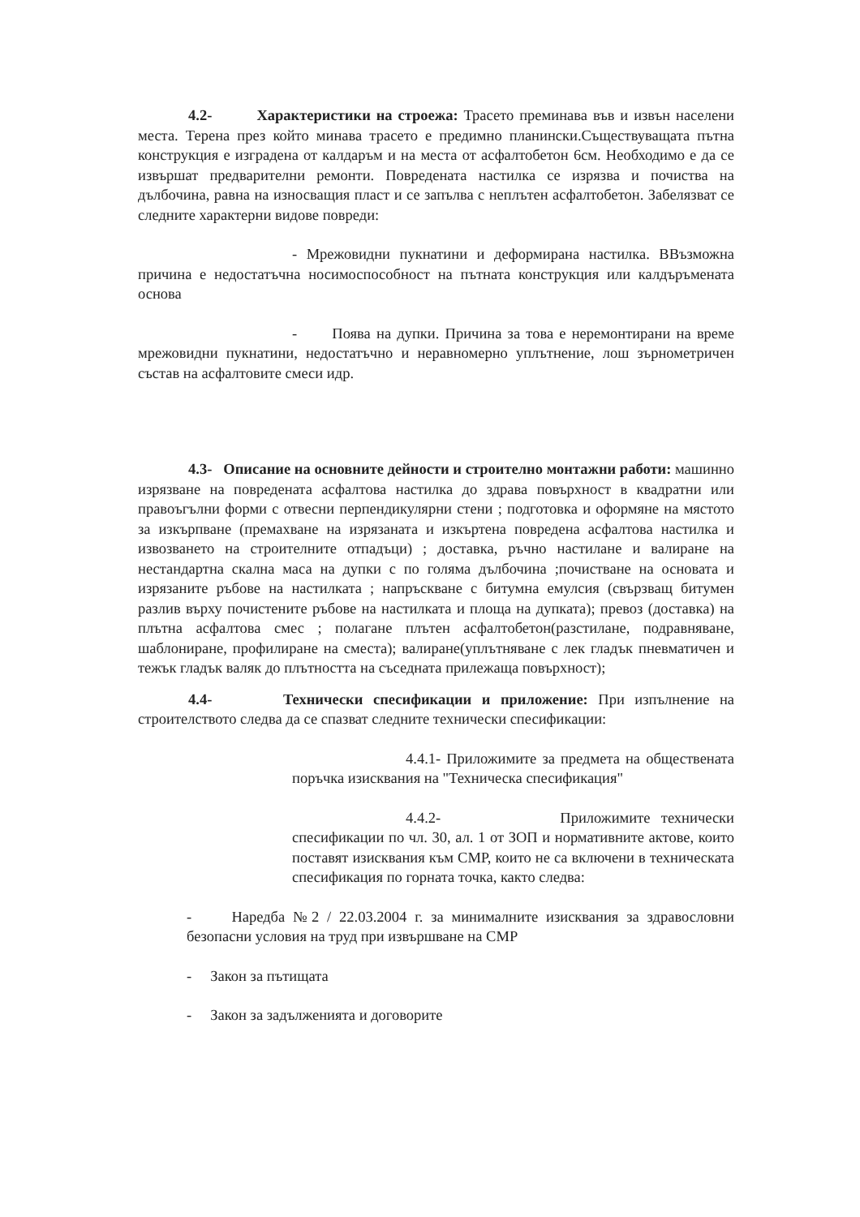4.2- Характеристики на строежа: Трасето преминава във и извън населени места. Терена през който минава трасето е предимно планински.Съществуващата пътна конструкция е изградена от калдаръм и на места от асфалтобетон 6см. Необходимо е да се извършат предварителни ремонти. Повредената настилка се изрязва и почиства на дълбочина, равна на износващия пласт и се запълва с неплътен асфалтобетон. Забелязват се следните характерни видове повреди:
- Мрежовидни пукнатини и деформирана настилка. ВВъзможна причина е недостатъчна носимоспособност на пътната конструкция или калдъръмената основа
- Поява на дупки. Причина за това е неремонтирани на време мрежовидни пукнатини, недостатъчно и неравномерно уплътнение, лош зърнометричен състав на асфалтовите смеси идр.
4.3- Описание на основните дейности и строително монтажни работи: машинно изрязване на повредената асфалтова настилка до здрава повърхност в квадратни или правоъгълни форми с отвесни перпендикулярни стени ; подготовка и оформяне на мястото за изкърпване (премахване на изрязаната и изкъртена повредена асфалтова настилка и извозването на строителните отпадъци) ; доставка, ръчно настилане и валиране на нестандартна скална маса на дупки с по голяма дълбочина ;почистване на основата и изрязаните ръбове на настилката ; напръскване с битумна емулсия (свързващ битумен разлив върху почистените ръбове на настилката и площа на дупката); превоз (доставка) на плътна асфалтова смес ; полагане плътен асфалтобетон(разстилане, подравняване, шаблониране, профилиране на сместа); валиране(уплътняване с лек гладък пневматичен и тежък гладък валяк до плътността на съседната прилежаща повърхност);
4.4- Технически спесификации и приложение: При изпълнение на строителството следва да се спазват следните технически спесификации:
4.4.1- Приложимите за предмета на обществената поръчка изисквания на "Техническа спесификация"
4.4.2- Приложимите технически спесификации по чл. 30, ал. 1 от ЗОП и нормативните актове, които поставят изисквания към СМР, които не са включени в техническата спесификация по горната точка, както следва:
- Наредба №2 / 22.03.2004 г. за минималните изисквания за здравословни безопасни условия на труд при извършване на СМР
- Закон за пътищата
- Закон за задълженията и договорите